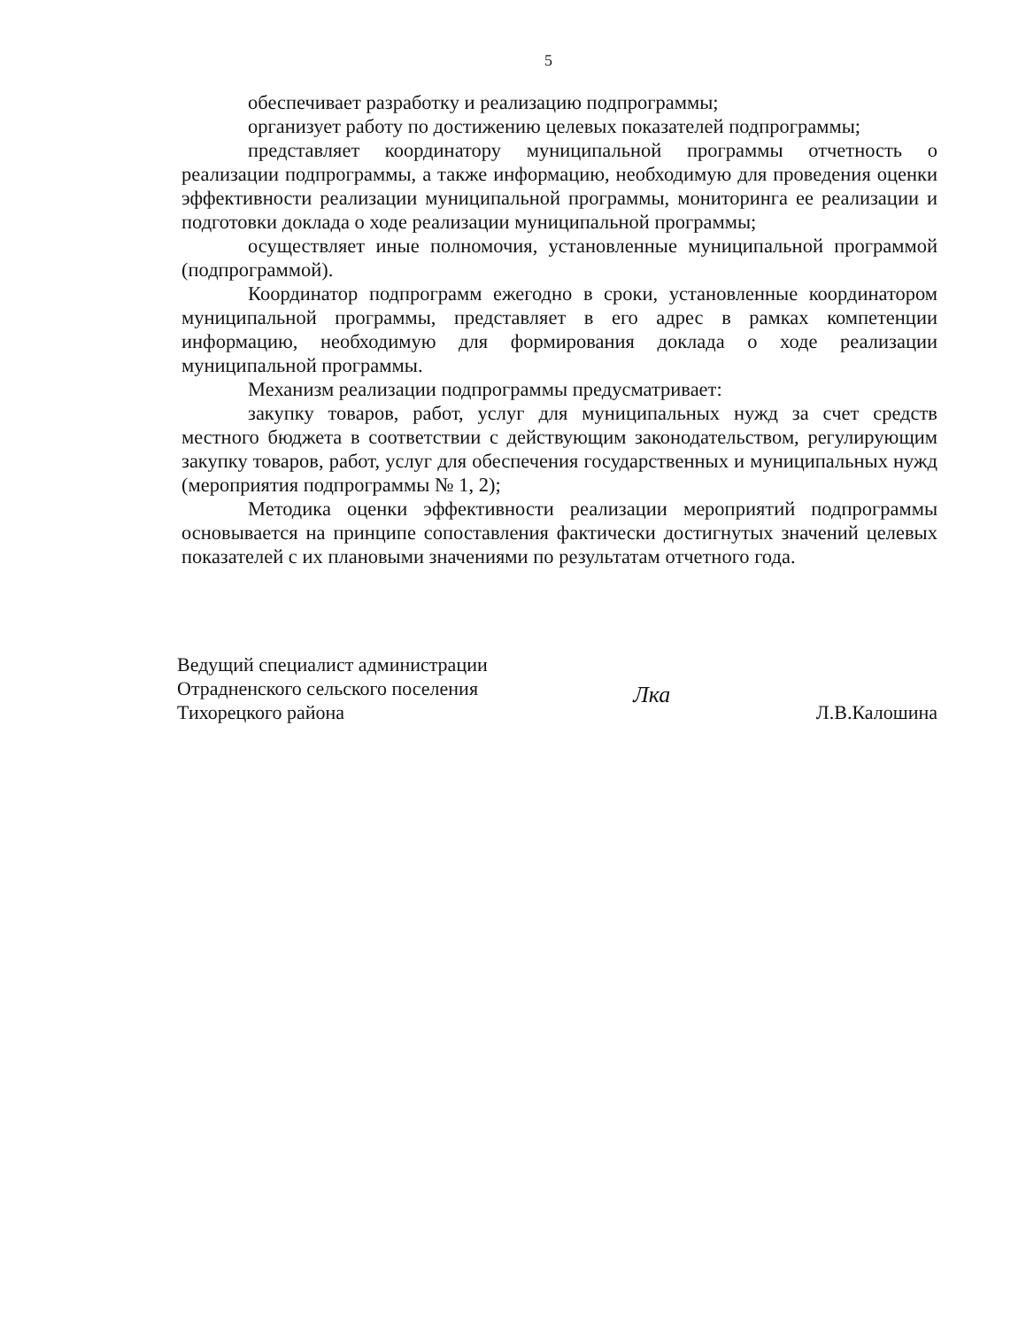5
обеспечивает разработку и реализацию подпрограммы;
организует работу по достижению целевых показателей подпрограммы;
представляет координатору муниципальной программы отчетность о реализации подпрограммы, а также информацию, необходимую для проведения оценки эффективности реализации муниципальной программы, мониторинга ее реализации и подготовки доклада о ходе реализации муниципальной программы;
осуществляет иные полномочия, установленные муниципальной программой (подпрограммой).
Координатор подпрограмм ежегодно в сроки, установленные координатором муниципальной программы, представляет в его адрес в рамках компетенции информацию, необходимую для формирования доклада о ходе реализации муниципальной программы.
Механизм реализации подпрограммы предусматривает:
закупку товаров, работ, услуг для муниципальных нужд за счет средств местного бюджета в соответствии с действующим законодательством, регулирующим закупку товаров, работ, услуг для обеспечения государственных и муниципальных нужд (мероприятия подпрограммы № 1, 2);
Методика оценки эффективности реализации мероприятий подпрограммы основывается на принципе сопоставления фактически достигнутых значений целевых показателей с их плановыми значениями по результатам отчетного года.
Ведущий специалист администрации
Отрадненского сельского поселения
Тихорецкого района
Лка
Л.В.Калошина